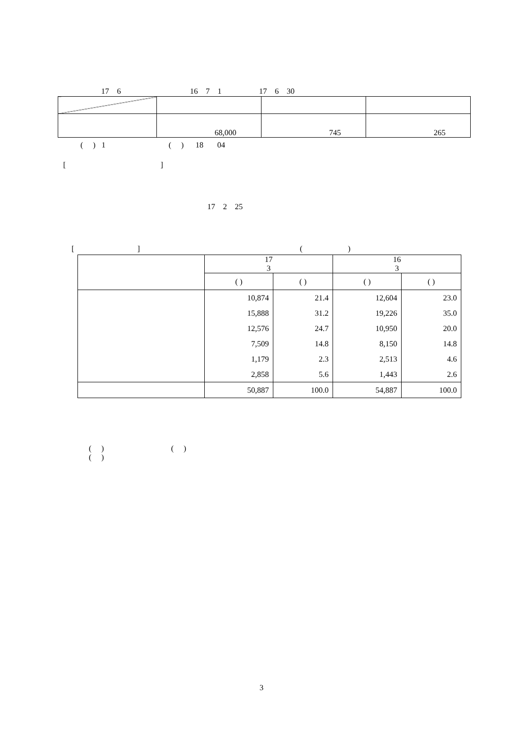17 6 16 7 1 17 6 30
| | 68,000 | 745 | 265 |
( ) 1 ( ) 18 04
[ ]
17 2 25
[ ] ( )
| | 17 3 | | 16 3 | |
| | ( ) | ( ) | ( ) | ( ) |
| | 10,874 15,888 12,576 7,509 1,179 2,858 | 21.4 31.2 24.7 14.8 2.3 5.6 | 12,604 19,226 10,950 8,150 2,513 1,443 | 23.0 35.0 20.0 14.8 4.6 2.6 |
| | 50,887 | 100.0 | 54,887 | 100.0 |
( ) ( )
( )
3